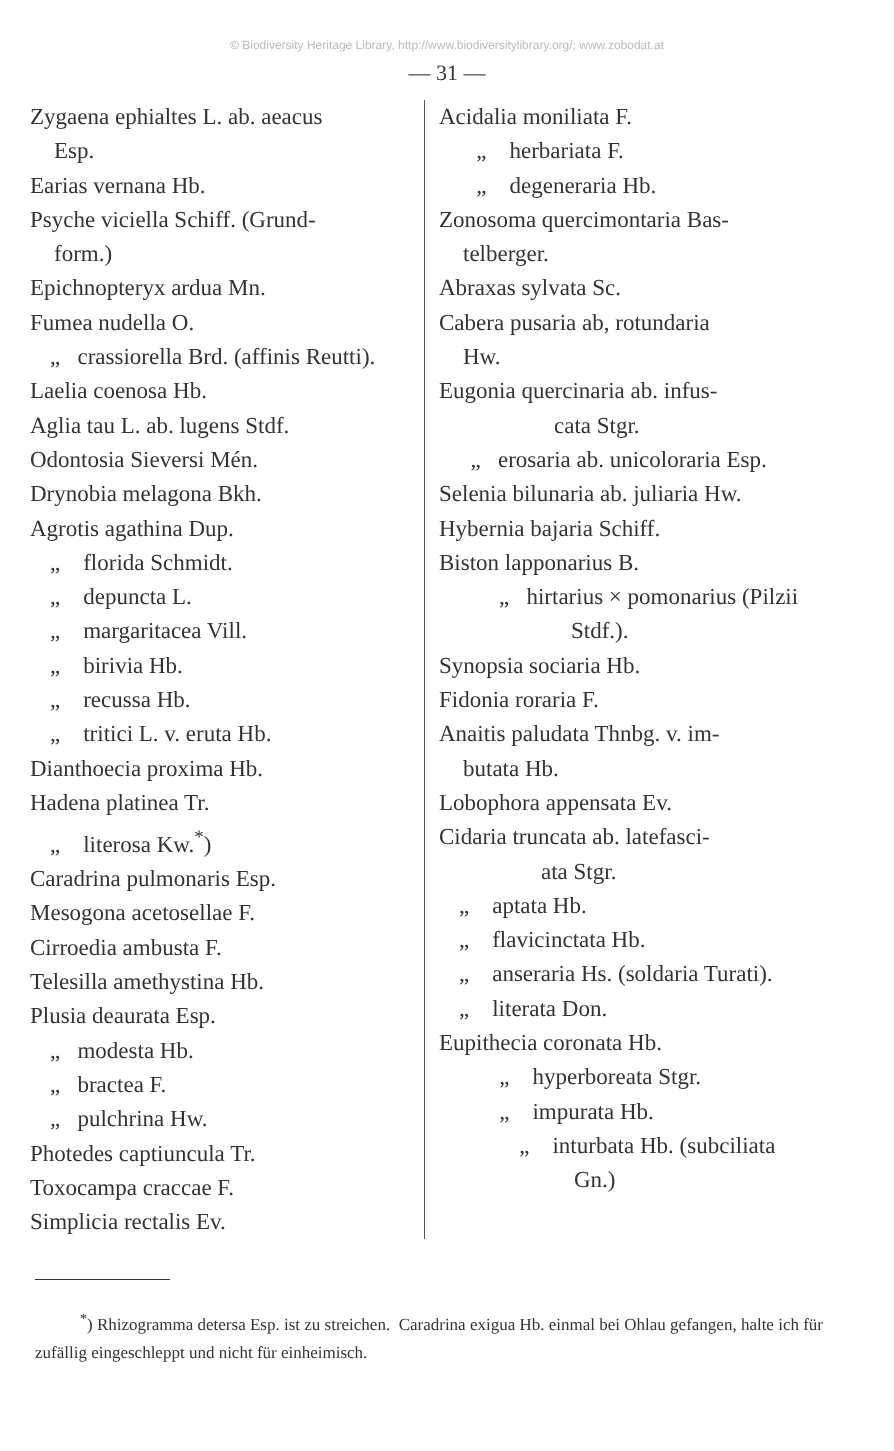© Biodiversity Heritage Library, http://www.biodiversitylibrary.org/; www.zobodat.at
— 31 —
Zygaena ephialtes L. ab. aeacus
Esp.
Earias vernana Hb.
Psyche viciella Schiff. (Grund-
form.)
Epichnopteryx ardua Mn.
Fumea nudella O.
„ crassiorella Brd. (affinis Reutti).
Laelia coenosa Hb.
Aglia tau L. ab. lugens Stdf.
Odontosia Sieversi Mén.
Drynobia melagona Bkh.
Agrotis agathina Dup.
„ florida Schmidt.
„ depuncta L.
„ margaritacea Vill.
„ birivia Hb.
„ recussa Hb.
„ tritici L. v. eruta Hb.
Dianthoecia proxima Hb.
Hadena platinea Tr.
„ literosa Kw.<sup>*</sup>)
Caradrina pulmonaris Esp.
Mesogona acetosellae F.
Cirroedia ambusta F.
Telesilla amethystina Hb.
Plusia deaurata Esp.
„ modesta Hb.
„ bractea F.
„ pulchrina Hw.
Photedes captiuncula Tr.
Toxocampa craccae F.
Simplicia rectalis Ev.
Acidalia moniliata F.
„ herbariata F.
„ degeneraria Hb.
Zonosoma quercimontaria Bas-
telberger.
Abraxas sylvata Sc.
Cabera pusaria ab, rotundaria
Hw.
Eugonia quercinaria ab. infus-
cata Stgr.
„ erosaria ab. unicoloraria Esp.
Selenia bilunaria ab. juliaria Hw.
Hybernia bajaria Schiff.
Biston lapponarius B.
„ hirtarius × pomonarius (Pilzii Stdf.).
Synopsia sociaria Hb.
Fidonia roraria F.
Anaitis paludata Thnbg. v. im-
butata Hb.
Lobophora appensata Ev.
Cidaria truncata ab. latefasci-
ata Stgr.
„ aptata Hb.
„ flavicinctata Hb.
„ anseraria Hs. (soldaria Turati).
„ literata Don.
Eupithecia coronata Hb.
„ hyperboreata Stgr.
„ impurata Hb.
„ inturbata Hb. (subciliata Gn.)
<sup>*</sup>) Rhizogramma detersa Esp. ist zu streichen. Caradrina exigua Hb. einmal bei Ohlau gefangen, halte ich für zufällig eingeschleppt und nicht für einheimisch.